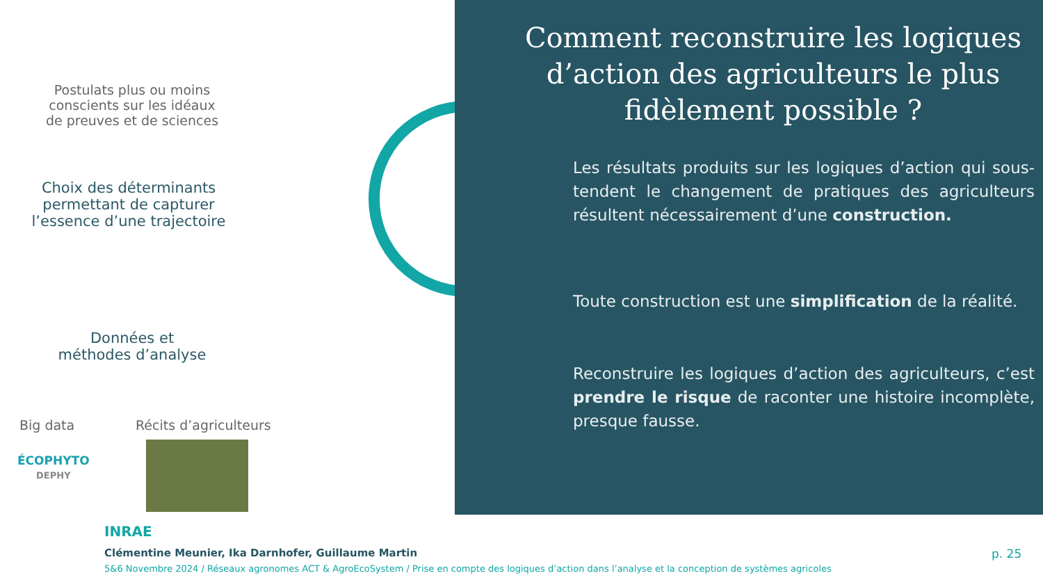Postulats plus ou moins conscients sur les idéaux de preuves et de sciences
Choix des déterminants permettant de capturer l’essence d’une trajectoire
Données et méthodes d’analyse
Big data Récits d’agriculteurs
ÉCOPHYTO
DEPHY
Comment reconstruire les logiques d’action des agriculteurs le plus fidèlement possible ?
Les résultats produits sur les logiques d’action qui sous-tendent le changement de pratiques des agriculteurs résultent nécessairement d’une construction.
Toute construction est une simplification de la réalité.
Reconstruire les logiques d’action des agriculteurs, c’est prendre le risque de raconter une histoire incomplète, presque fausse.
INRAE
Clémentine Meunier, Ika Darnhofer, Guillaume Martin
5&6 Novembre 2024 / Réseaux agronomes ACT & AgroEcoSystem / Prise en compte des logiques d’action dans l’analyse et la conception de systèmes agricoles
p. 25